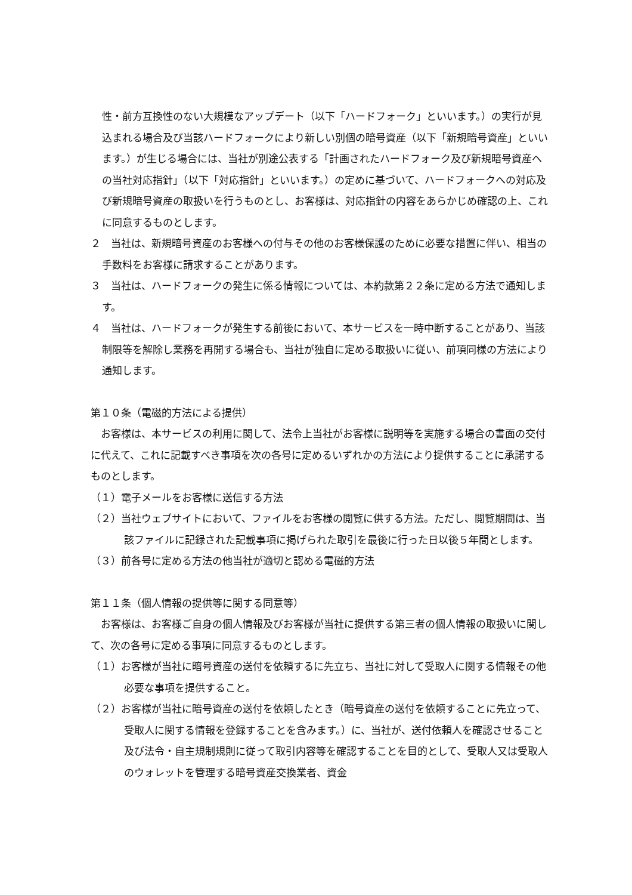性・前方互換性のない大規模なアップデート（以下「ハードフォーク」といいます。）の実行が見込まれる場合及び当該ハードフォークにより新しい別個の暗号資産（以下「新規暗号資産」といいます。）が生じる場合には、当社が別途公表する「計画されたハードフォーク及び新規暗号資産への当社対応指針」（以下「対応指針」といいます。）の定めに基づいて、ハードフォークへの対応及び新規暗号資産の取扱いを行うものとし、お客様は、対応指針の内容をあらかじめ確認の上、これに同意するものとします。
２　当社は、新規暗号資産のお客様への付与その他のお客様保護のために必要な措置に伴い、相当の手数料をお客様に請求することがあります。
３　当社は、ハードフォークの発生に係る情報については、本約款第２２条に定める方法で通知します。
４　当社は、ハードフォークが発生する前後において、本サービスを一時中断することがあり、当該制限等を解除し業務を再開する場合も、当社が独自に定める取扱いに従い、前項同様の方法により通知します。
第１０条（電磁的方法による提供）
　お客様は、本サービスの利用に関して、法令上当社がお客様に説明等を実施する場合の書面の交付に代えて、これに記載すべき事項を次の各号に定めるいずれかの方法により提供することに承諾するものとします。
（１）電子メールをお客様に送信する方法
（２）当社ウェブサイトにおいて、ファイルをお客様の閲覧に供する方法。ただし、閲覧期間は、当該ファイルに記録された記載事項に掲げられた取引を最後に行った日以後５年間とします。
（３）前各号に定める方法の他当社が適切と認める電磁的方法
第１１条（個人情報の提供等に関する同意等）
　お客様は、お客様ご自身の個人情報及びお客様が当社に提供する第三者の個人情報の取扱いに関して、次の各号に定める事項に同意するものとします。
（１）お客様が当社に暗号資産の送付を依頼するに先立ち、当社に対して受取人に関する情報その他必要な事項を提供すること。
（２）お客様が当社に暗号資産の送付を依頼したとき（暗号資産の送付を依頼することに先立って、受取人に関する情報を登録することを含みます。）に、当社が、送付依頼人を確認させること及び法令・自主規制規則に従って取引内容等を確認することを目的として、受取人又は受取人のウォレットを管理する暗号資産交換業者、資金